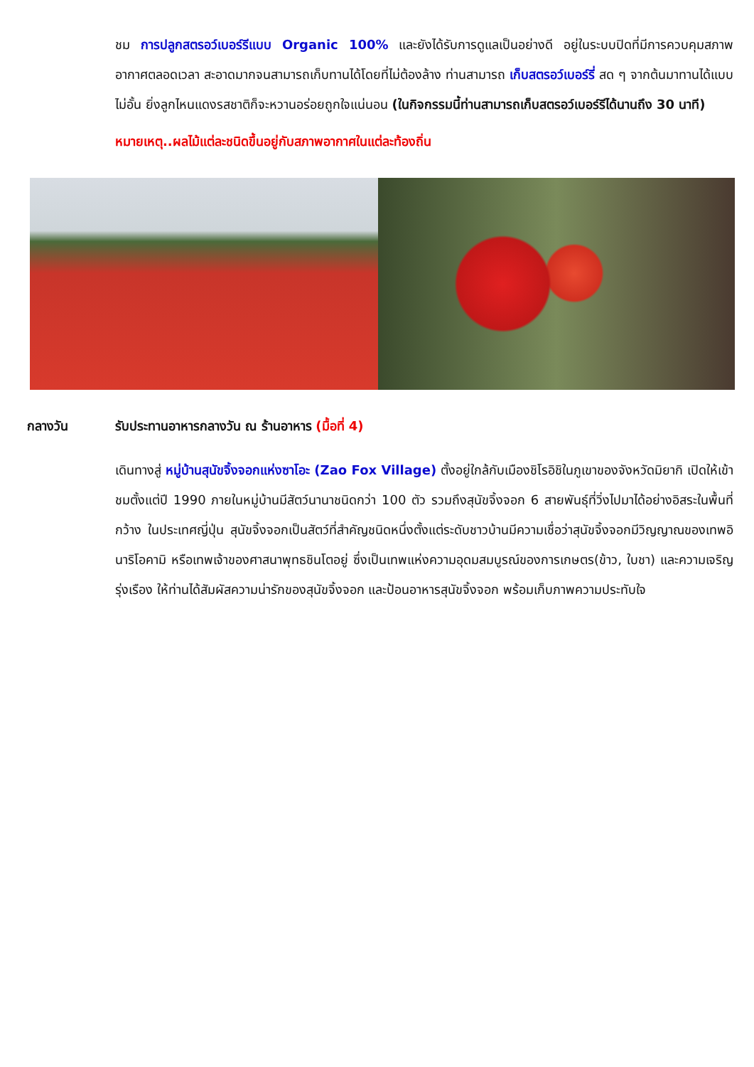ชม การปลูกสตรอว์เบอร์รีแบบ Organic 100% และยังได้รับการดูแลเป็นอย่างดี อยู่ในระบบปิดที่มีการควบคุมสภาพอากาศตลอดเวลา สะอาดมากจนสามารถเก็บทานได้โดยที่ไม่ต้องล้าง ท่านสามารถ เก็บสตรอว์เบอร์รี่ สด ๆ จากต้นมาทานได้แบบไม่อั้น ยิ่งลูกไหนแดงรสชาติก็จะหวานอร่อยถูกใจแน่นอน (ในกิจกรรมนี้ท่านสามารถเก็บสตรอว์เบอร์รีได้นานถึง 30 นาที)
หมายเหตุ..ผลไม้แต่ละชนิดขึ้นอยู่กับสภาพอากาศในแต่ละท้องถิ่น
กลางวัน รับประทานอาหารกลางวัน ณ ร้านอาหาร (มื้อที่ 4)
เดินทางสู่ หมู่บ้านสุนัขจิ้งจอกแห่งซาโอะ (Zao Fox Village) ตั้งอยู่ใกล้กับเมืองชิโรอิชิในภูเขาของจังหวัดมิยากิ เปิดให้เข้าชมตั้งแต่ปี 1990 ภายในหมู่บ้านมีสัตว์นานาชนิดกว่า 100 ตัว รวมถึงสุนัขจิ้งจอก 6 สายพันธุ์ที่วิ่งไปมาได้อย่างอิสระในพื้นที่กว้าง ในประเทศญี่ปุ่น สุนัขจิ้งจอกเป็นสัตว์ที่สำคัญชนิดหนึ่งตั้งแต่ระดับชาวบ้านมีความเชื่อว่าสุนัขจิ้งจอกมีวิญญาณของเทพอินาริโอคามิ หรือเทพเจ้าของศาสนาพุทธชินโตอยู่ ซึ่งเป็นเทพแห่งความอุดมสมบูรณ์ของการเกษตร(ข้าว, ใบชา) และความเจริญรุ่งเรือง ให้ท่านได้สัมผัสความน่ารักของสุนัขจิ้งจอก และป้อนอาหารสุนัขจิ้งจอก พร้อมเก็บภาพความประทับใจ